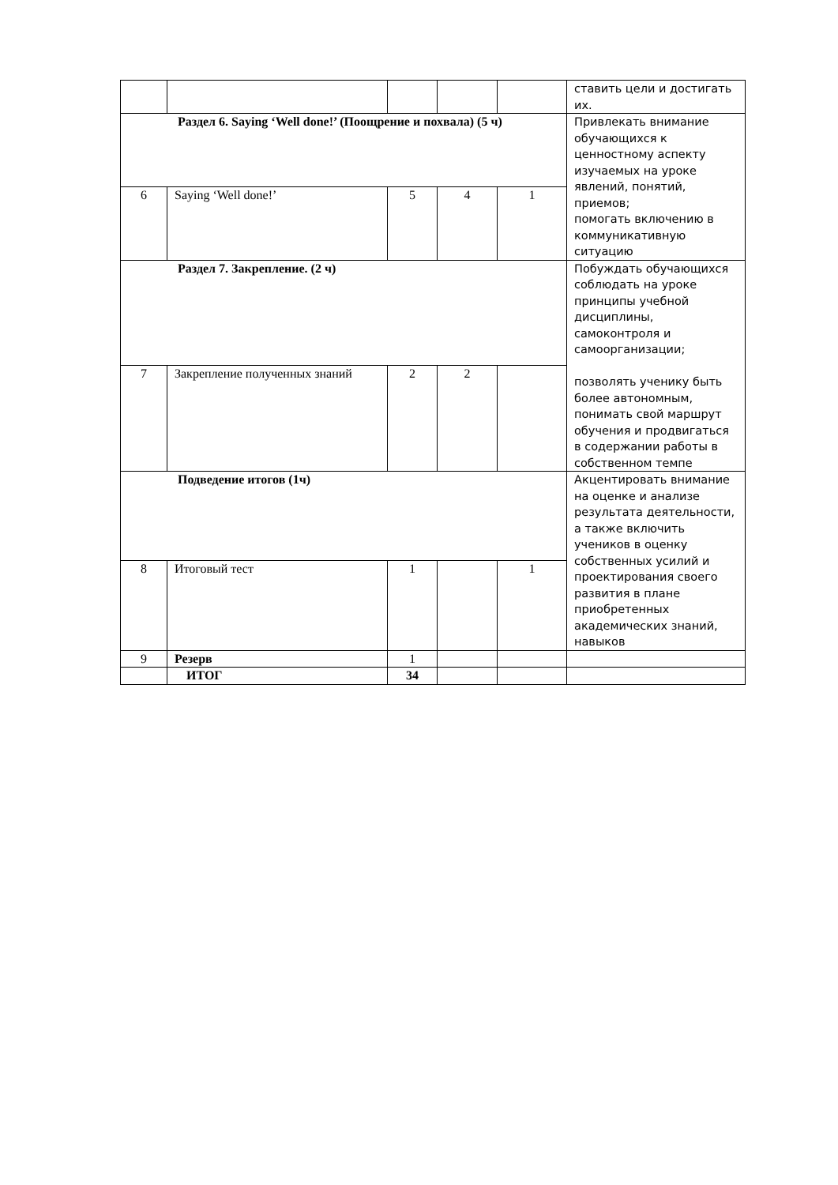| | | | | | ставить цели и достигать их. |
| Раздел 6. Saying ‘Well done!’ (Поощрение и похвала) (5 ч) | | | | | Привлекать внимание обучающихся к ценностному аспекту изучаемых на уроке явлений, понятий, приемов; помогать включению в коммуникативную ситуацию |
| 6 | Saying ‘Well done!’ | 5 | 4 | 1 | |
| Раздел 7. Закрепление. (2 ч) | | | | | Побуждать обучающихся соблюдать на уроке принципы учебной дисциплины, самоконтроля и самоорганизации; позволять ученику быть более автономным, понимать свой маршрут обучения и продвигаться в содержании работы в собственном темпе |
| 7 | Закрепление полученных знаний | 2 | 2 | | |
| Подведение итогов (1ч) | | | | | Акцентировать внимание на оценке и анализе результата деятельности, а также включить учеников в оценку собственных усилий и проектирования своего развития в плане приобретенных академических знаний, навыков |
| 8 | Итоговый тест | 1 | | 1 | |
| 9 | Резерв | 1 | | | |
| | ИТОГ | 34 | | | |